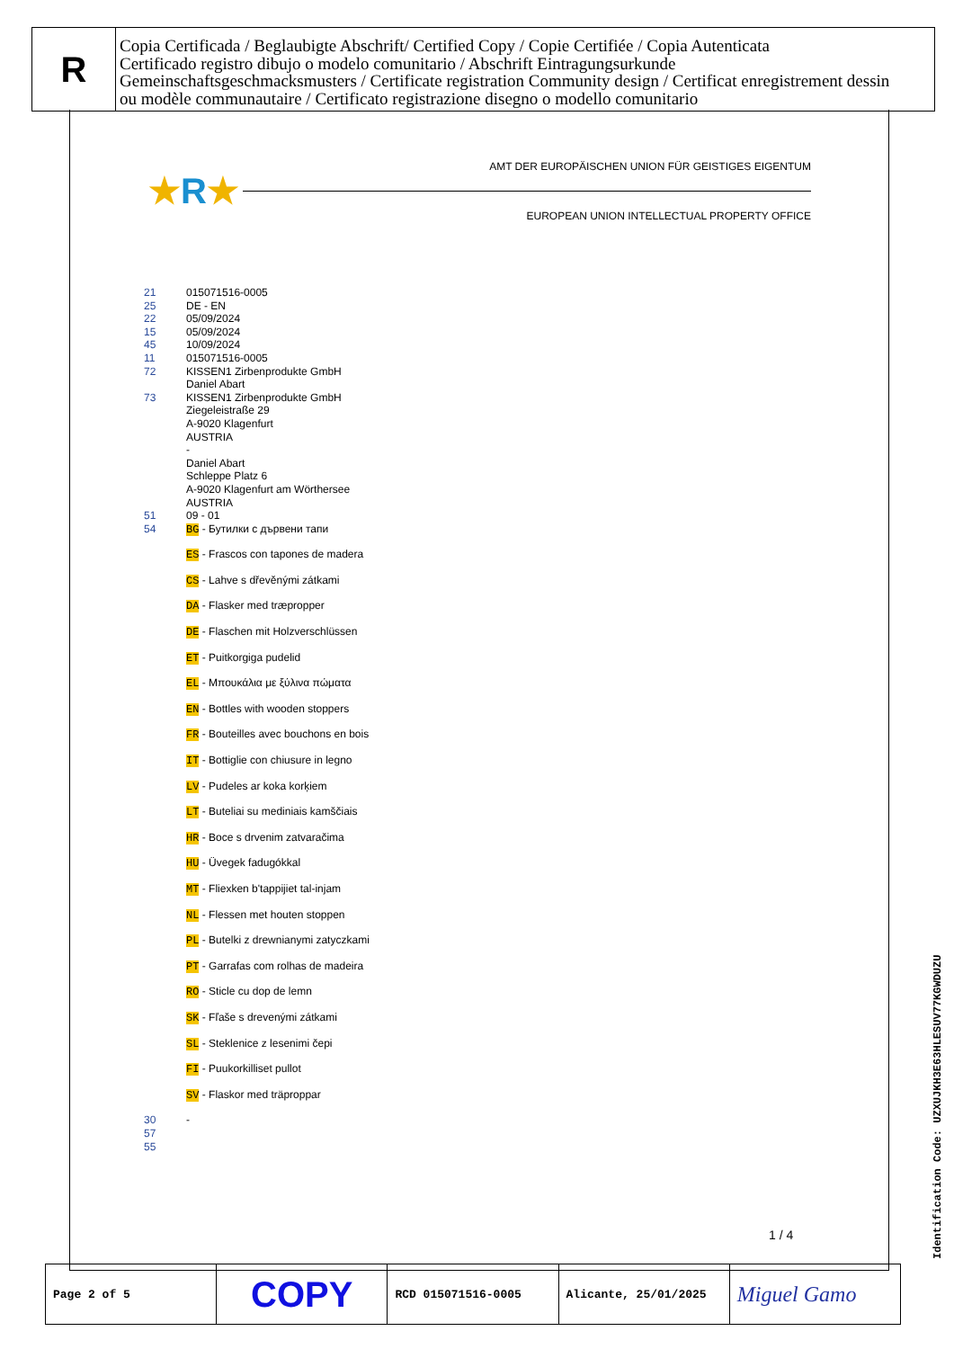R
Copia Certificada / Beglaubigte Abschrift/ Certified Copy / Copie Certifiée / Copia Autenticata
Certificado registro dibujo o modelo comunitario / Abschrift Eintragungsurkunde
Gemeinschaftsgeschmacksmusters / Certificate registration Community design / Certificat enregistrement dessin
ou modèle communautaire / Certificato registrazione disegno o modello comunitario
★R★
AMT DER EUROPÄISCHEN UNION FÜR GEISTIGES EIGENTUM
EUROPEAN UNION INTELLECTUAL PROPERTY OFFICE
| 21 | 015071516-0005 |
| 25 | DE - EN |
| 22 | 05/09/2024 |
| 15 | 05/09/2024 |
| 45 | 10/09/2024 |
| 11 | 015071516-0005 |
| 72 | KISSEN1 Zirbenprodukte GmbH Daniel Abart |
| 73 | KISSEN1 Zirbenprodukte GmbH Ziegeleistraße 29 A-9020 Klagenfurt AUSTRIA - Daniel Abart Schleppe Platz 6 A-9020 Klagenfurt am Wörthersee AUSTRIA |
| 51 | 09 - 01 |
| 54 | BG - Бутилки с дървени тапи |
| | ES - Frascos con tapones de madera |
| | CS - Lahve s dřevěnými zátkami |
| | DA - Flasker med træpropper |
| | DE - Flaschen mit Holzverschlüssen |
| | ET - Puitkorgiga pudelid |
| | EL - Μπουκάλια με ξύλινα πώματα |
| | EN - Bottles with wooden stoppers |
| | FR - Bouteilles avec bouchons en bois |
| | IT - Bottiglie con chiusure in legno |
| | LV - Pudeles ar koka korķiem |
| | LT - Buteliai su mediniais kamščiais |
| | HR - Boce s drvenim zatvaračima |
| | HU - Üvegek fadugókkal |
| | MT - Fliexken b'tappijiet tal-injam |
| | NL - Flessen met houten stoppen |
| | PL - Butelki z drewnianymi zatyczkami |
| | PT - Garrafas com rolhas de madeira |
| | RO - Sticle cu dop de lemn |
| | SK - Fľaše s drevenými zátkami |
| | SL - Steklenice z lesenimi čepi |
| | FI - Puukorkilliset pullot |
| | SV - Flaskor med träproppar |
| 30 | - |
| 57 | |
| 55 | |
1 / 4
Identification Code: UZXUJKH3E63HLESUV77KGWDUZU
| Page 2 of 5 | COPY | RCD 015071516-0005 | Alicante, 25/01/2025 | Miguel Gamo |